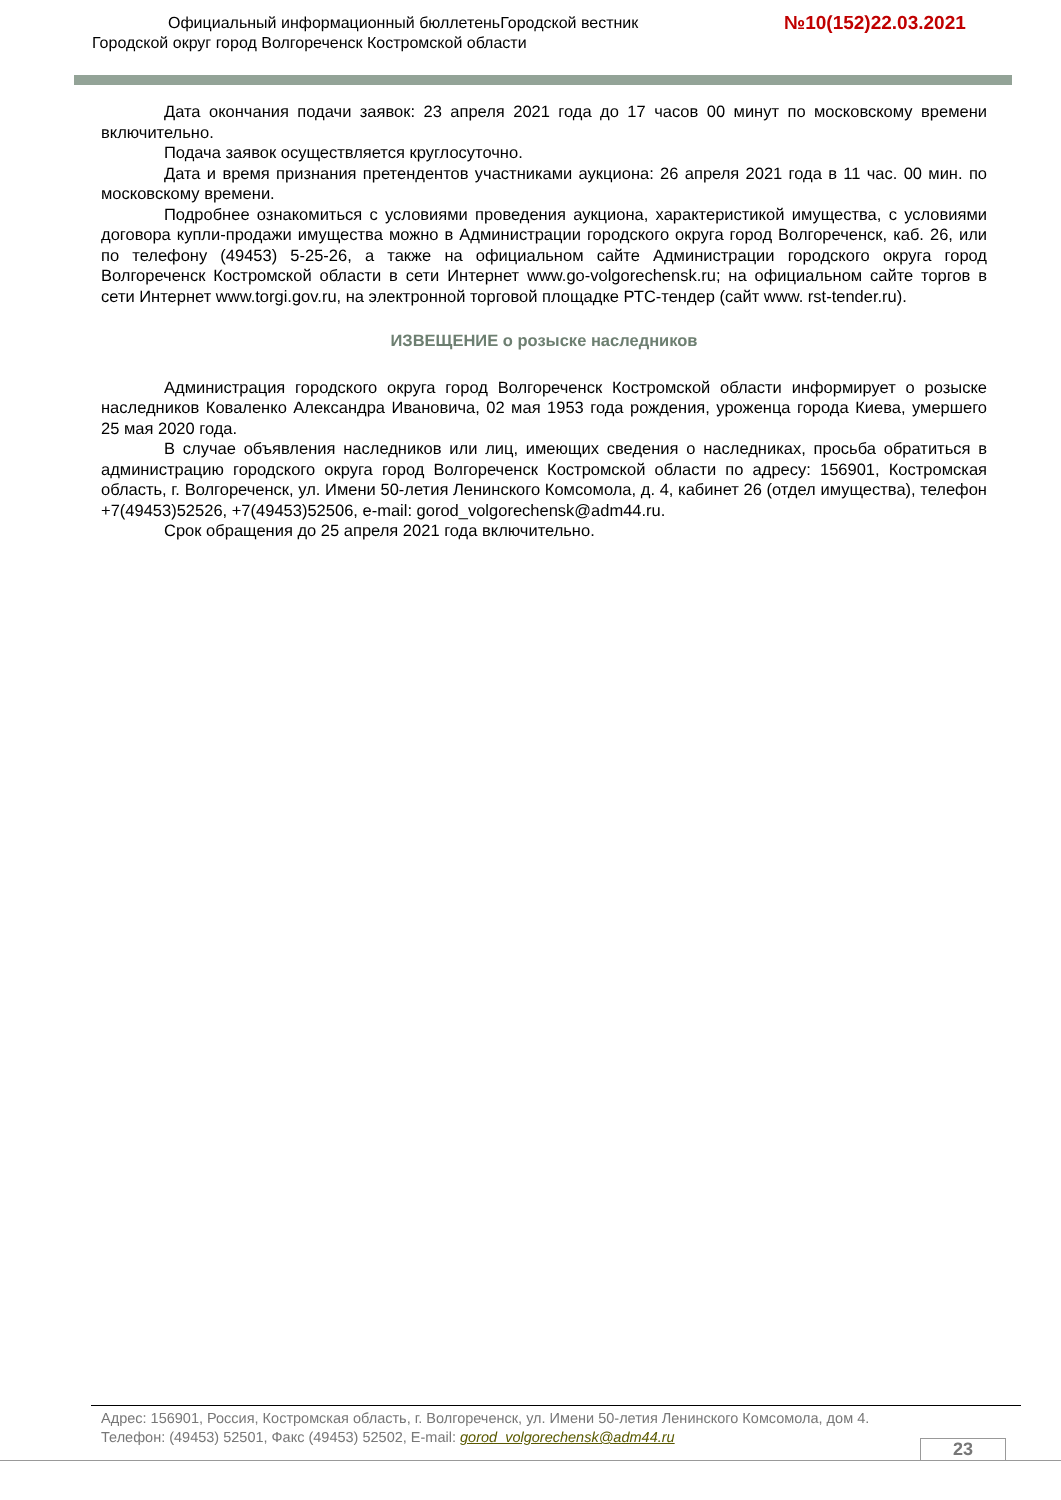Официальный информационный бюллетеньГородской вестник
№10(152)22.03.2021
Городской округ город Волгореченск Костромской области
Дата окончания подачи заявок: 23 апреля 2021 года до 17 часов 00 минут по московскому времени включительно.
Подача заявок осуществляется круглосуточно.
Дата и время признания претендентов участниками аукциона: 26 апреля 2021 года в 11 час. 00 мин. по московскому времени.
Подробнее ознакомиться с условиями проведения аукциона, характеристикой имущества, с условиями договора купли-продажи имущества можно в Администрации городского округа город Волгореченск, каб. 26, или по телефону (49453) 5-25-26, а также на официальном сайте Администрации городского округа город Волгореченск Костромской области в сети Интернет www.go-volgorechensk.ru; на официальном сайте торгов в сети Интернет www.torgi.gov.ru, на электронной торговой площадке РТС-тендер (сайт www. rst-tender.ru).
ИЗВЕЩЕНИЕ о розыске наследников
Администрация городского округа город Волгореченск Костромской области информирует о розыске наследников Коваленко Александра Ивановича, 02 мая 1953 года рождения, уроженца города Киева, умершего 25 мая 2020 года.
В случае объявления наследников или лиц, имеющих сведения о наследниках, просьба обратиться в администрацию городского округа город Волгореченск Костромской области по адресу: 156901, Костромская область, г. Волгореченск, ул. Имени 50-летия Ленинского Комсомола, д. 4, кабинет 26 (отдел имущества), телефон +7(49453)52526, +7(49453)52506, e-mail: gorod_volgorechensk@adm44.ru.
Срок обращения до 25 апреля 2021 года включительно.
Адрес: 156901, Россия, Костромская область, г. Волгореченск, ул. Имени 50-летия Ленинского Комсомола, дом 4.
Телефон: (49453) 52501, Факс (49453) 52502, E-mail: gorod_volgorechensk@adm44.ru
23